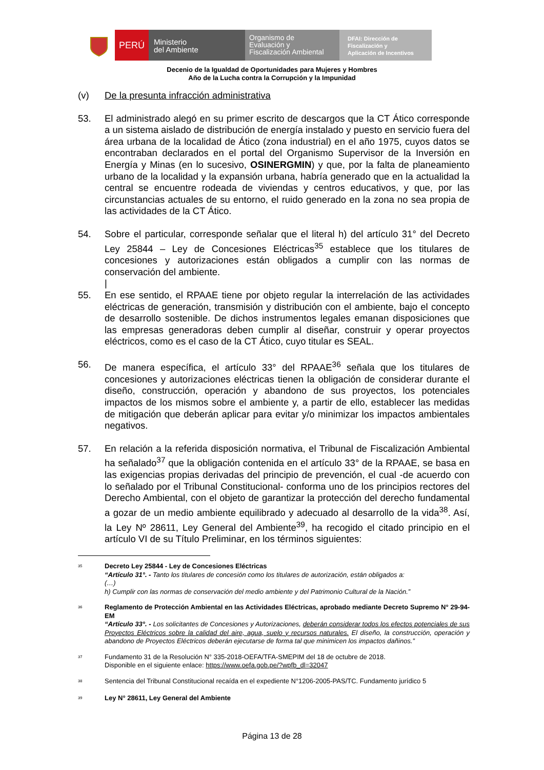PERÚ
Ministerio
del Ambiente
Organismo de
Evaluación y
Fiscalización Ambiental
DFAI: Dirección de
Fiscalización y
Aplicación de Incentivos
Decenio de la Igualdad de Oportunidades para Mujeres y Hombres
Año de la Lucha contra la Corrupción y la Impunidad
(v) De la presunta infracción administrativa
53. El administrado alegó en su primer escrito de descargos que la CT Ático corresponde a un sistema aislado de distribución de energía instalado y puesto en servicio fuera del área urbana de la localidad de Ático (zona industrial) en el año 1975, cuyos datos se encontraban declarados en el portal del Organismo Supervisor de la Inversión en Energía y Minas (en lo sucesivo, OSINERGMIN) y que, por la falta de planeamiento urbano de la localidad y la expansión urbana, habría generado que en la actualidad la central se encuentre rodeada de viviendas y centros educativos, y que, por las circunstancias actuales de su entorno, el ruido generado en la zona no sea propia de las actividades de la CT Ático.
54. Sobre el particular, corresponde señalar que el literal h) del artículo 31° del Decreto Ley 25844 – Ley de Concesiones Eléctricas<sup>35</sup> establece que los titulares de concesiones y autorizaciones están obligados a cumplir con las normas de conservación del ambiente.
|
55. En ese sentido, el RPAAE tiene por objeto regular la interrelación de las actividades eléctricas de generación, transmisión y distribución con el ambiente, bajo el concepto de desarrollo sostenible. De dichos instrumentos legales emanan disposiciones que las empresas generadoras deben cumplir al diseñar, construir y operar proyectos eléctricos, como es el caso de la CT Ático, cuyo titular es SEAL.
56. De manera específica, el artículo 33° del RPAAE<sup>36</sup> señala que los titulares de concesiones y autorizaciones eléctricas tienen la obligación de considerar durante el diseño, construcción, operación y abandono de sus proyectos, los potenciales impactos de los mismos sobre el ambiente y, a partir de ello, establecer las medidas de mitigación que deberán aplicar para evitar y/o minimizar los impactos ambientales negativos.
57. En relación a la referida disposición normativa, el Tribunal de Fiscalización Ambiental ha señalado<sup>37</sup> que la obligación contenida en el artículo 33° de la RPAAE, se basa en las exigencias propias derivadas del principio de prevención, el cual -de acuerdo con lo señalado por el Tribunal Constitucional- conforma uno de los principios rectores del Derecho Ambiental, con el objeto de garantizar la protección del derecho fundamental a gozar de un medio ambiente equilibrado y adecuado al desarrollo de la vida<sup>38</sup>. Así, la Ley Nº 28611, Ley General del Ambiente<sup>39</sup>, ha recogido el citado principio en el artículo VI de su Título Preliminar, en los términos siguientes:
<sup>35</sup>
Decreto Ley 25844 - Ley de Concesiones Eléctricas
“Artículo 31°. - Tanto los titulares de concesión como los titulares de autorización, están obligados a:
(…)
h) Cumplir con las normas de conservación del medio ambiente y del Patrimonio Cultural de la Nación.”
<sup>36</sup>
Reglamento de Protección Ambiental en las Actividades Eléctricas, aprobado mediante Decreto Supremo N° 29-94-EM
“Artículo 33°. - Los solicitantes de Concesiones y Autorizaciones, deberán considerar todos los efectos potenciales de sus Proyectos Eléctricos sobre la calidad del aire, agua, suelo y recursos naturales. El diseño, la construcción, operación y abandono de Proyectos Eléctricos deberán ejecutarse de forma tal que minimicen los impactos dañinos.”
<sup>37</sup>
Fundamento 31 de la Resolución N° 335-2018-OEFA/TFA-SMEPIM del 18 de octubre de 2018.
Disponible en el siguiente enlace: https://www.oefa.gob.pe/?wpfb_dl=32047
<sup>38</sup>
Sentencia del Tribunal Constitucional recaída en el expediente N°1206-2005-PAS/TC. Fundamento jurídico 5
<sup>39</sup>
Ley N° 28611, Ley General del Ambiente
Página 13 de 28